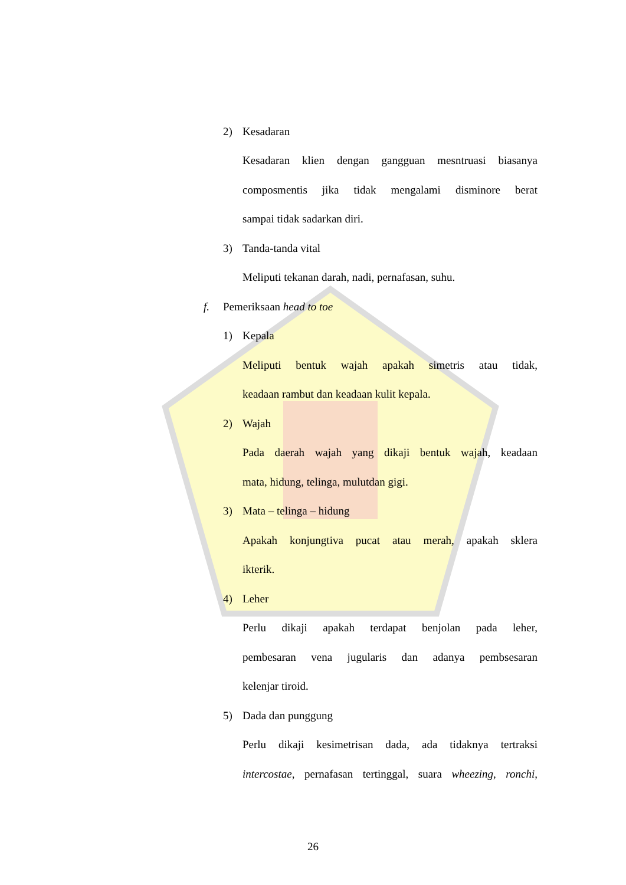2) Kesadaran
Kesadaran klien dengan gangguan mesntruasi biasanya
composmentis jika tidak mengalami disminore berat
sampai tidak sadarkan diri.
3) Tanda-tanda vital
Meliputi tekanan darah, nadi, pernafasan, suhu.
f. Pemeriksaan head to toe
1) Kepala
Meliputi bentuk wajah apakah simetris atau tidak,
keadaan rambut dan keadaan kulit kepala.
2) Wajah
Pada daerah wajah yang dikaji bentuk wajah, keadaan
mata, hidung, telinga, mulutdan gigi.
3) Mata – telinga – hidung
Apakah konjungtiva pucat atau merah, apakah sklera
ikterik.
4) Leher
Perlu dikaji apakah terdapat benjolan pada leher,
pembesaran vena jugularis dan adanya pembsesaran
kelenjar tiroid.
5) Dada dan punggung
Perlu dikaji kesimetrisan dada, ada tidaknya tertraksi
intercostae, pernafasan tertinggal, suara wheezing, ronchi,
26